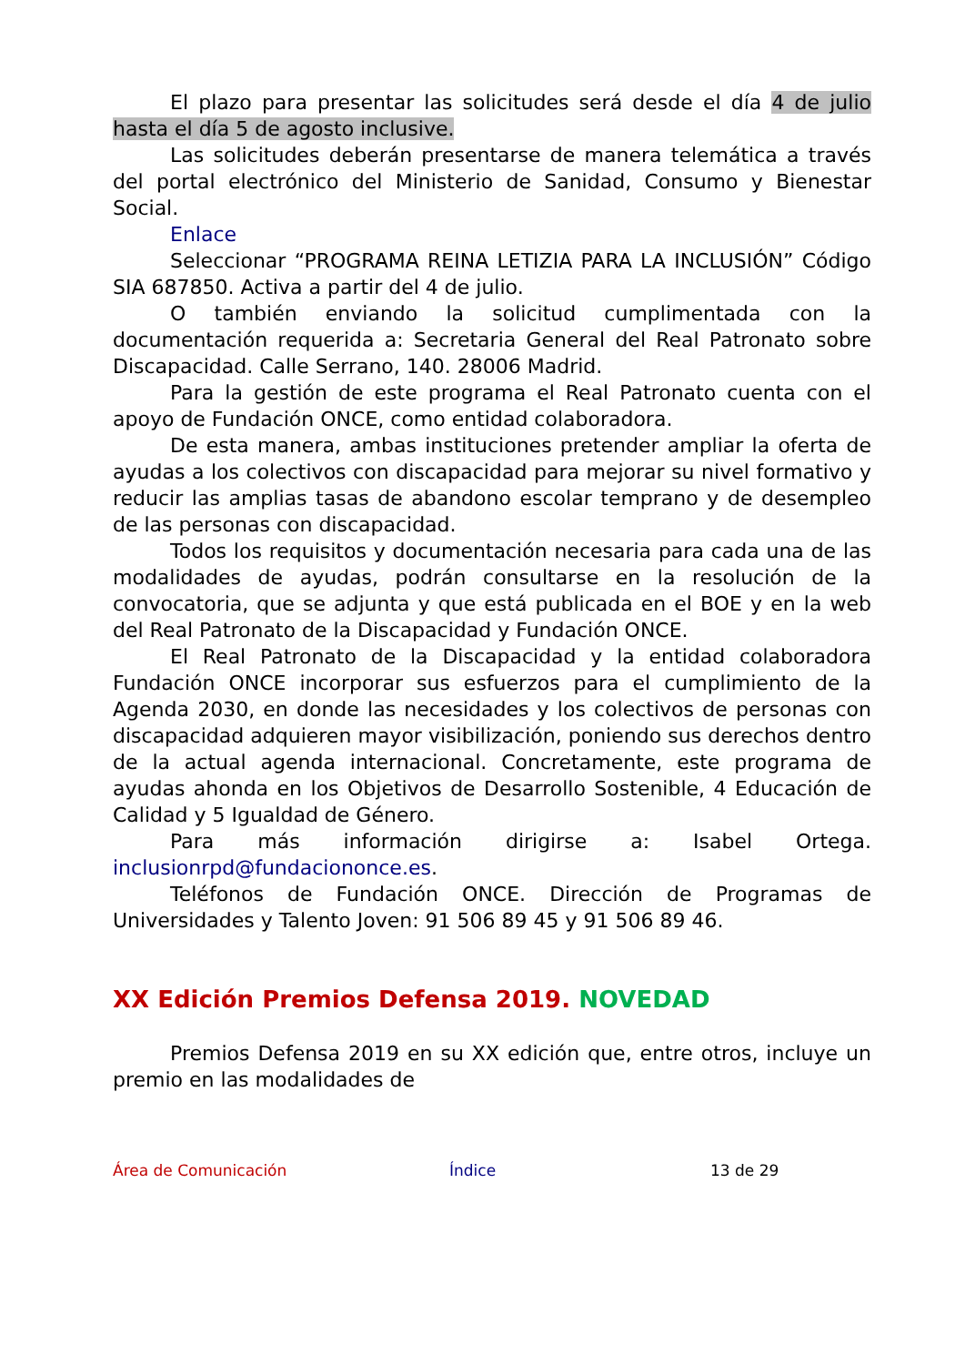El plazo para presentar las solicitudes será desde el día 4 de julio hasta el día 5 de agosto inclusive.
Las solicitudes deberán presentarse de manera telemática a través del portal electrónico del Ministerio de Sanidad, Consumo y Bienestar Social.
Enlace
Seleccionar “PROGRAMA REINA LETIZIA PARA LA INCLUSIÓN” Código SIA 687850. Activa a partir del 4 de julio.
O también enviando la solicitud cumplimentada con la documentación requerida a: Secretaria General del Real Patronato sobre Discapacidad. Calle Serrano, 140. 28006 Madrid.
Para la gestión de este programa el Real Patronato cuenta con el apoyo de Fundación ONCE, como entidad colaboradora.
De esta manera, ambas instituciones pretender ampliar la oferta de ayudas a los colectivos con discapacidad para mejorar su nivel formativo y reducir las amplias tasas de abandono escolar temprano y de desempleo de las personas con discapacidad.
Todos los requisitos y documentación necesaria para cada una de las modalidades de ayudas, podrán consultarse en la resolución de la convocatoria, que se adjunta y que está publicada en el BOE y en la web del Real Patronato de la Discapacidad y Fundación ONCE.
El Real Patronato de la Discapacidad y la entidad colaboradora Fundación ONCE incorporar sus esfuerzos para el cumplimiento de la Agenda 2030, en donde las necesidades y los colectivos de personas con discapacidad adquieren mayor visibilización, poniendo sus derechos dentro de la actual agenda internacional. Concretamente, este programa de ayudas ahonda en los Objetivos de Desarrollo Sostenible, 4 Educación de Calidad y 5 Igualdad de Género.
Para más información dirigirse a: Isabel Ortega. inclusionrpd@fundaciononce.es.
Teléfonos de Fundación ONCE. Dirección de Programas de Universidades y Talento Joven: 91 506 89 45 y 91 506 89 46.
XX Edición Premios Defensa 2019. NOVEDAD
Premios Defensa 2019 en su XX edición que, entre otros, incluye un premio en las modalidades de
Área de Comunicación Índice 13 de 29